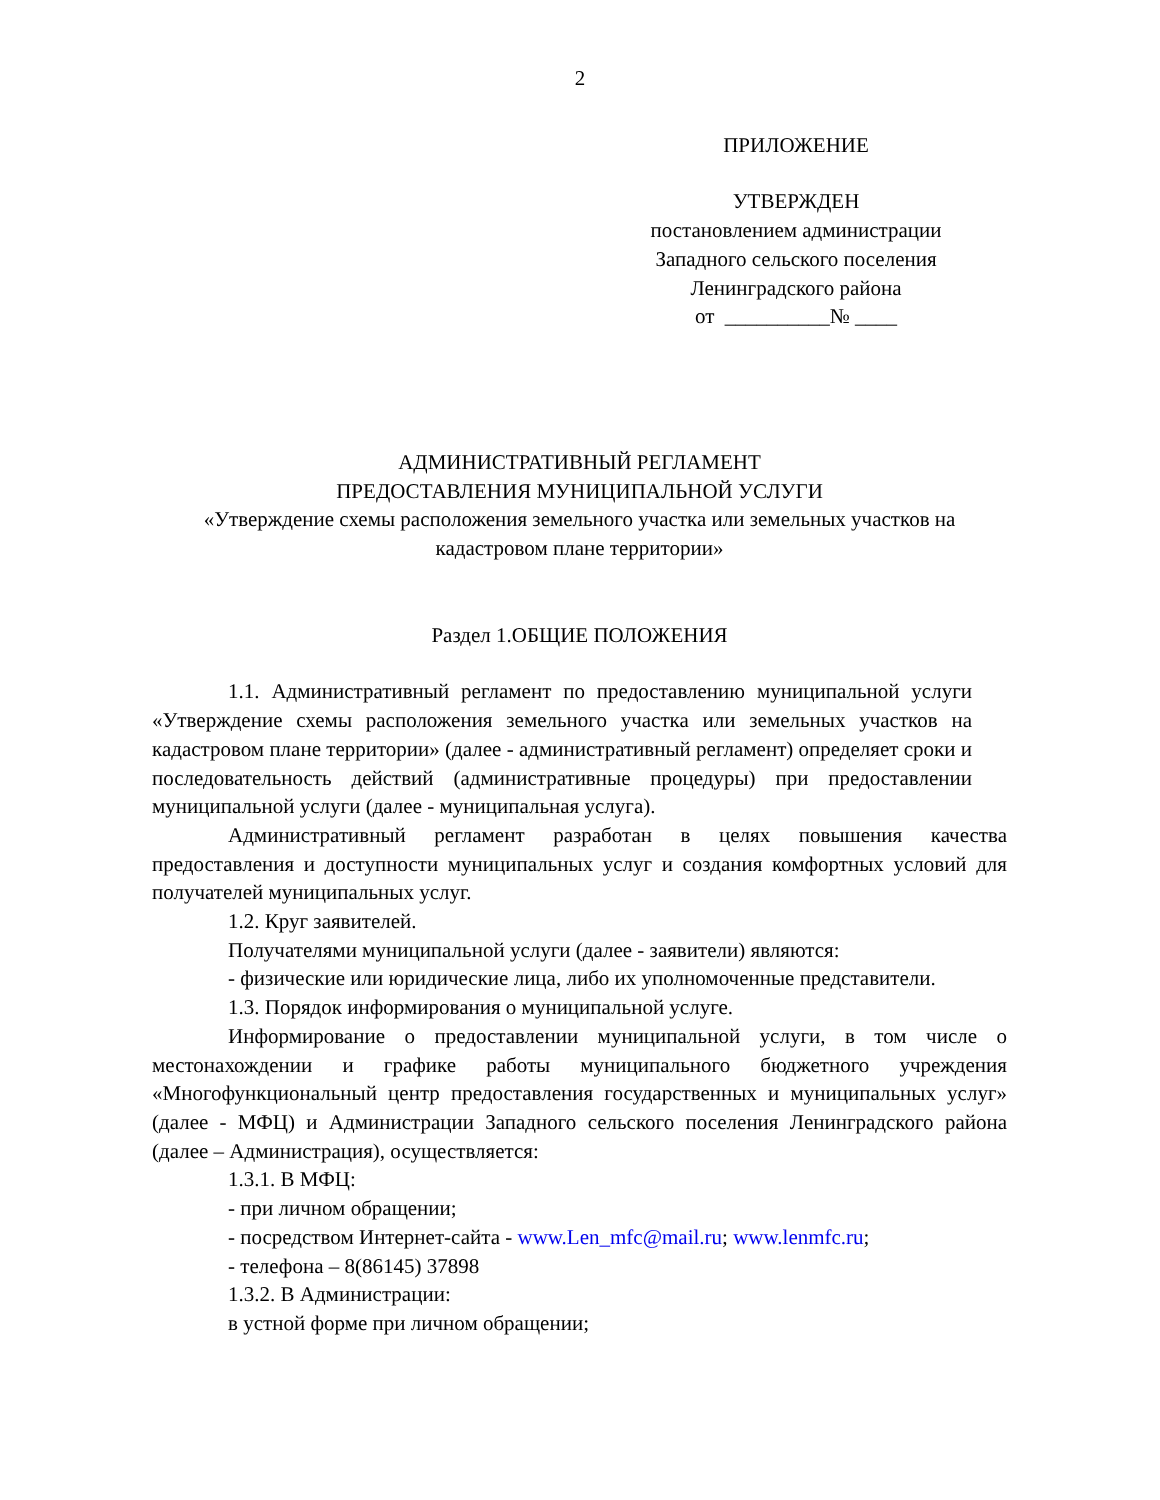2
ПРИЛОЖЕНИЕ
УТВЕРЖДЕН
постановлением администрации
Западного сельского поселения
Ленинградского района
от __________№ ____
АДМИНИСТРАТИВНЫЙ РЕГЛАМЕНТ
ПРЕДОСТАВЛЕНИЯ МУНИЦИПАЛЬНОЙ УСЛУГИ
«Утверждение схемы расположения земельного участка или земельных участков на кадастровом плане территории»
Раздел 1.ОБЩИЕ ПОЛОЖЕНИЯ
1.1. Административный регламент по предоставлению муниципальной услуги «Утверждение схемы расположения земельного участка или земельных участков на кадастровом плане территории» (далее - административный регламент) определяет сроки и последовательность действий (административные процедуры) при предоставлении муниципальной услуги (далее - муниципальная услуга).
Административный регламент разработан в целях повышения качества предоставления и доступности муниципальных услуг и создания комфортных условий для получателей муниципальных услуг.
1.2. Круг заявителей.
Получателями муниципальной услуги (далее - заявители) являются:
- физические или юридические лица, либо их уполномоченные представители.
1.3. Порядок информирования о муниципальной услуге.
Информирование о предоставлении муниципальной услуги, в том числе о местонахождении и графике работы муниципального бюджетного учреждения «Многофункциональный центр предоставления государственных и муниципальных услуг» (далее - МФЦ) и Администрации Западного сельского поселения Ленинградского района (далее – Администрация), осуществляется:
1.3.1. В МФЦ:
- при личном обращении;
- посредством Интернет-сайта - www.Len_mfc@mail.ru; www.lenmfc.ru;
- телефона – 8(86145) 37898
1.3.2. В Администрации:
в устной форме при личном обращении;